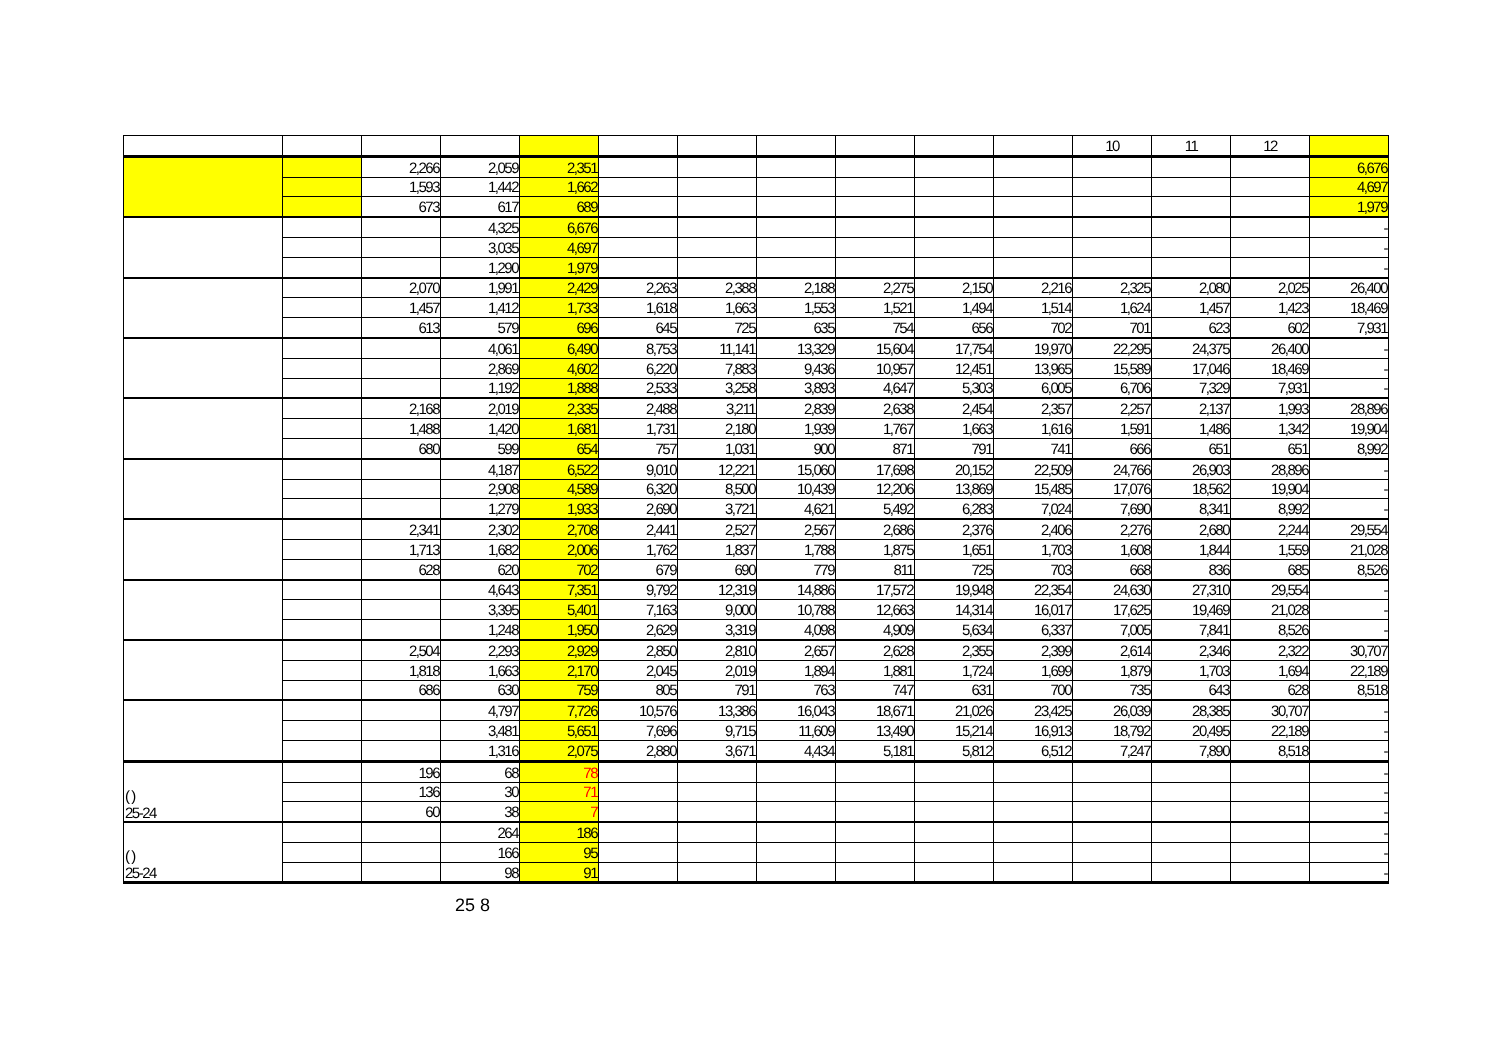| | | | | | | | | | | | 10 | 11 | 12 | |
| --- | --- | --- | --- | --- | --- | --- | --- | --- | --- | --- | --- | --- | --- | --- |
| | | 2,266 | 2,059 | 2,351 | | | | | | | | | | 6,676 |
| | | 1,593 | 1,442 | 1,662 | | | | | | | | | | 4,697 |
| | | 673 | 617 | 689 | | | | | | | | | | 1,979 |
| | | | 4,325 | 6,676 | | | | | | | | | | - |
| | | | 3,035 | 4,697 | | | | | | | | | | - |
| | | | 1,290 | 1,979 | | | | | | | | | | - |
| | | 2,070 | 1,991 | 2,429 | 2,263 | 2,388 | 2,188 | 2,275 | 2,150 | 2,216 | 2,325 | 2,080 | 2,025 | 26,400 |
| | | 1,457 | 1,412 | 1,733 | 1,618 | 1,663 | 1,553 | 1,521 | 1,494 | 1,514 | 1,624 | 1,457 | 1,423 | 18,469 |
| | | 613 | 579 | 696 | 645 | 725 | 635 | 754 | 656 | 702 | 701 | 623 | 602 | 7,931 |
| | | | 4,061 | 6,490 | 8,753 | 11,141 | 13,329 | 15,604 | 17,754 | 19,970 | 22,295 | 24,375 | 26,400 | - |
| | | | 2,869 | 4,602 | 6,220 | 7,883 | 9,436 | 10,957 | 12,451 | 13,965 | 15,589 | 17,046 | 18,469 | - |
| | | | 1,192 | 1,888 | 2,533 | 3,258 | 3,893 | 4,647 | 5,303 | 6,005 | 6,706 | 7,329 | 7,931 | - |
| | | 2,168 | 2,019 | 2,335 | 2,488 | 3,211 | 2,839 | 2,638 | 2,454 | 2,357 | 2,257 | 2,137 | 1,993 | 28,896 |
| | | 1,488 | 1,420 | 1,681 | 1,731 | 2,180 | 1,939 | 1,767 | 1,663 | 1,616 | 1,591 | 1,486 | 1,342 | 19,904 |
| | | 680 | 599 | 654 | 757 | 1,031 | 900 | 871 | 791 | 741 | 666 | 651 | 651 | 8,992 |
| | | | 4,187 | 6,522 | 9,010 | 12,221 | 15,060 | 17,698 | 20,152 | 22,509 | 24,766 | 26,903 | 28,896 | - |
| | | | 2,908 | 4,589 | 6,320 | 8,500 | 10,439 | 12,206 | 13,869 | 15,485 | 17,076 | 18,562 | 19,904 | - |
| | | | 1,279 | 1,933 | 2,690 | 3,721 | 4,621 | 5,492 | 6,283 | 7,024 | 7,690 | 8,341 | 8,992 | - |
| | | 2,341 | 2,302 | 2,708 | 2,441 | 2,527 | 2,567 | 2,686 | 2,376 | 2,406 | 2,276 | 2,680 | 2,244 | 29,554 |
| | | 1,713 | 1,682 | 2,006 | 1,762 | 1,837 | 1,788 | 1,875 | 1,651 | 1,703 | 1,608 | 1,844 | 1,559 | 21,028 |
| | | 628 | 620 | 702 | 679 | 690 | 779 | 811 | 725 | 703 | 668 | 836 | 685 | 8,526 |
| | | | 4,643 | 7,351 | 9,792 | 12,319 | 14,886 | 17,572 | 19,948 | 22,354 | 24,630 | 27,310 | 29,554 | - |
| | | | 3,395 | 5,401 | 7,163 | 9,000 | 10,788 | 12,663 | 14,314 | 16,017 | 17,625 | 19,469 | 21,028 | - |
| | | | 1,248 | 1,950 | 2,629 | 3,319 | 4,098 | 4,909 | 5,634 | 6,337 | 7,005 | 7,841 | 8,526 | - |
| | | 2,504 | 2,293 | 2,929 | 2,850 | 2,810 | 2,657 | 2,628 | 2,355 | 2,399 | 2,614 | 2,346 | 2,322 | 30,707 |
| | | 1,818 | 1,663 | 2,170 | 2,045 | 2,019 | 1,894 | 1,881 | 1,724 | 1,699 | 1,879 | 1,703 | 1,694 | 22,189 |
| | | 686 | 630 | 759 | 805 | 791 | 763 | 747 | 631 | 700 | 735 | 643 | 628 | 8,518 |
| | | | 4,797 | 7,726 | 10,576 | 13,386 | 16,043 | 18,671 | 21,026 | 23,425 | 26,039 | 28,385 | 30,707 | - |
| | | | 3,481 | 5,651 | 7,696 | 9,715 | 11,609 | 13,490 | 15,214 | 16,913 | 18,792 | 20,495 | 22,189 | - |
| | | | 1,316 | 2,075 | 2,880 | 3,671 | 4,434 | 5,181 | 5,812 | 6,512 | 7,247 | 7,890 | 8,518 | - |
| ( ) 25-24 | | 196 | 68 | 78 | | | | | | | | | | - |
| | | 136 | 30 | 71 | | | | | | | | | | - |
| | | 60 | 38 | 7 | | | | | | | | | | - |
| ( ) 25-24 | | | 264 | 186 | | | | | | | | | | - |
| | | | 166 | 95 | | | | | | | | | | - |
| | | | 98 | 91 | | | | | | | | | | - |
25 8